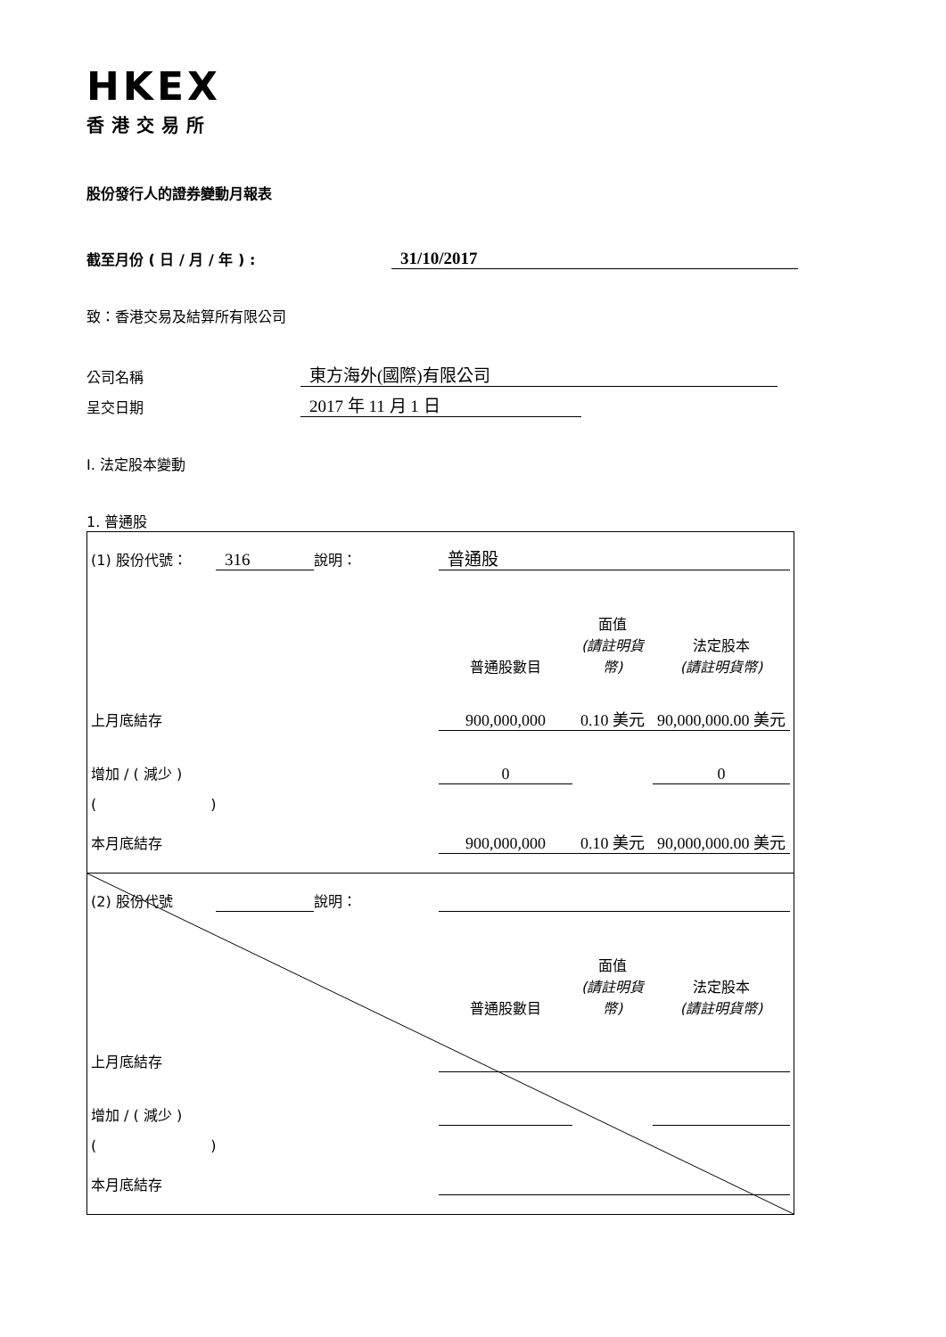HKEX
香港交易所
股份發行人的證券變動月報表
截至月份 ( 日 / 月 / 年 ) : 31/10/2017
致：香港交易及結算所有限公司
公司名稱 東方海外(國際)有限公司
呈交日期 2017 年 11 月 1 日
I. 法定股本變動
1. 普通股
| (1) 股份代號： | 316 | 說明： | 普通股 | | |
| | | | 普通股數目 | 面值 (請註明貨幣) | 法定股本 (請註明貨幣) |
| 上月底結存 | | | 900,000,000 | 0.10 美元 | 90,000,000.00 美元 |
| 增加 / ( 減少 ) | | | 0 | | 0 |
| ( ) | | | | | |
| 本月底結存 | | | 900,000,000 | 0.10 美元 | 90,000,000.00 美元 |
| (2) 股份代號 | | 說明： | | | |
| | | | 普通股數目 | 面值 (請註明貨幣) | 法定股本 (請註明貨幣) |
| 上月底結存 | | | | | |
| 增加 / ( 減少 ) | | | | | |
| ( ) | | | | | |
| 本月底結存 | | | | | |